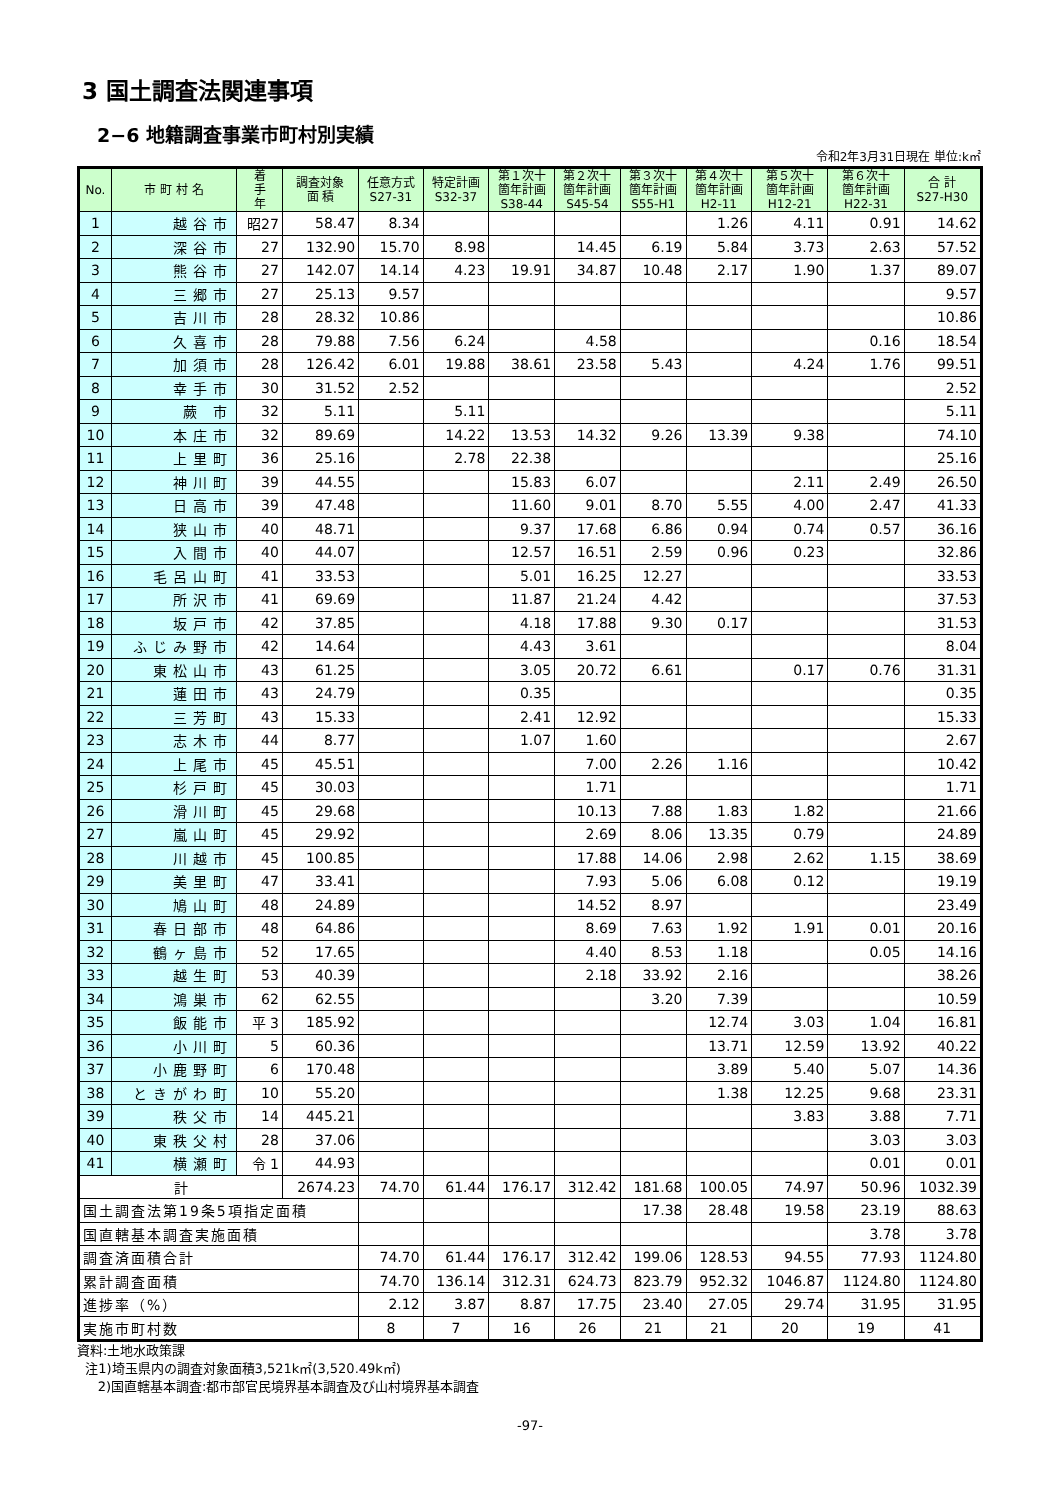3 国土調査法関連事項
2−6 地籍調査事業市町村別実績
令和2年3月31日現在 単位:k㎡
| No. | 市 町 村 名 | 着 手 年 | 調査対象 面 積 | 任意方式 S27-31 | 特定計画 S32-37 | 第１次十 箇年計画 S38-44 | 第２次十 箇年計画 S45-54 | 第３次十 箇年計画 S55-H1 | 第４次十 箇年計画 H2-11 | 第５次十 箇年計画 H12-21 | 第６次十 箇年計画 H22-31 | 合 計 S27-H30 |
| --- | --- | --- | --- | --- | --- | --- | --- | --- | --- | --- | --- | --- |
| 1 | 越谷市 | 昭27 | 58.47 | 8.34 | | | | | 1.26 | 4.11 | 0.91 | 14.62 |
| 2 | 深谷市 | 27 | 132.90 | 15.70 | 8.98 | | 14.45 | 6.19 | 5.84 | 3.73 | 2.63 | 57.52 |
| 3 | 熊谷市 | 27 | 142.07 | 14.14 | 4.23 | 19.91 | 34.87 | 10.48 | 2.17 | 1.90 | 1.37 | 89.07 |
| 4 | 三郷市 | 27 | 25.13 | 9.57 | | | | | | | | 9.57 |
| 5 | 吉川市 | 28 | 28.32 | 10.86 | | | | | | | | 10.86 |
| 6 | 久喜市 | 28 | 79.88 | 7.56 | 6.24 | | 4.58 | | | | 0.16 | 18.54 |
| 7 | 加須市 | 28 | 126.42 | 6.01 | 19.88 | 38.61 | 23.58 | 5.43 | | 4.24 | 1.76 | 99.51 |
| 8 | 幸手市 | 30 | 31.52 | 2.52 | | | | | | | | 2.52 |
| 9 | 蕨 市 | 32 | 5.11 | | 5.11 | | | | | | | 5.11 |
| 10 | 本庄市 | 32 | 89.69 | | 14.22 | 13.53 | 14.32 | 9.26 | 13.39 | 9.38 | | 74.10 |
| 11 | 上里町 | 36 | 25.16 | | 2.78 | 22.38 | | | | | | 25.16 |
| 12 | 神川町 | 39 | 44.55 | | | 15.83 | 6.07 | | | 2.11 | 2.49 | 26.50 |
| 13 | 日高市 | 39 | 47.48 | | | 11.60 | 9.01 | 8.70 | 5.55 | 4.00 | 2.47 | 41.33 |
| 14 | 狭山市 | 40 | 48.71 | | | 9.37 | 17.68 | 6.86 | 0.94 | 0.74 | 0.57 | 36.16 |
| 15 | 入間市 | 40 | 44.07 | | | 12.57 | 16.51 | 2.59 | 0.96 | 0.23 | | 32.86 |
| 16 | 毛呂山町 | 41 | 33.53 | | | 5.01 | 16.25 | 12.27 | | | | 33.53 |
| 17 | 所沢市 | 41 | 69.69 | | | 11.87 | 21.24 | 4.42 | | | | 37.53 |
| 18 | 坂戸市 | 42 | 37.85 | | | 4.18 | 17.88 | 9.30 | 0.17 | | | 31.53 |
| 19 | ふじみ野市 | 42 | 14.64 | | | 4.43 | 3.61 | | | | | 8.04 |
| 20 | 東松山市 | 43 | 61.25 | | | 3.05 | 20.72 | 6.61 | | 0.17 | 0.76 | 31.31 |
| 21 | 蓮田市 | 43 | 24.79 | | | 0.35 | | | | | | 0.35 |
| 22 | 三芳町 | 43 | 15.33 | | | 2.41 | 12.92 | | | | | 15.33 |
| 23 | 志木市 | 44 | 8.77 | | | 1.07 | 1.60 | | | | | 2.67 |
| 24 | 上尾市 | 45 | 45.51 | | | | 7.00 | 2.26 | 1.16 | | | 10.42 |
| 25 | 杉戸町 | 45 | 30.03 | | | | 1.71 | | | | | 1.71 |
| 26 | 滑川町 | 45 | 29.68 | | | | 10.13 | 7.88 | 1.83 | 1.82 | | 21.66 |
| 27 | 嵐山町 | 45 | 29.92 | | | | 2.69 | 8.06 | 13.35 | 0.79 | | 24.89 |
| 28 | 川越市 | 45 | 100.85 | | | | 17.88 | 14.06 | 2.98 | 2.62 | 1.15 | 38.69 |
| 29 | 美里町 | 47 | 33.41 | | | | 7.93 | 5.06 | 6.08 | 0.12 | | 19.19 |
| 30 | 鳩山町 | 48 | 24.89 | | | | 14.52 | 8.97 | | | | 23.49 |
| 31 | 春日部市 | 48 | 64.86 | | | | 8.69 | 7.63 | 1.92 | 1.91 | 0.01 | 20.16 |
| 32 | 鶴ヶ島市 | 52 | 17.65 | | | | 4.40 | 8.53 | 1.18 | | 0.05 | 14.16 |
| 33 | 越生町 | 53 | 40.39 | | | | 2.18 | 33.92 | 2.16 | | | 38.26 |
| 34 | 鴻巣市 | 62 | 62.55 | | | | | 3.20 | 7.39 | | | 10.59 |
| 35 | 飯能市 | 平 3 | 185.92 | | | | | | 12.74 | 3.03 | 1.04 | 16.81 |
| 36 | 小川町 | 5 | 60.36 | | | | | | 13.71 | 12.59 | 13.92 | 40.22 |
| 37 | 小鹿野町 | 6 | 170.48 | | | | | | 3.89 | 5.40 | 5.07 | 14.36 |
| 38 | ときがわ町 | 10 | 55.20 | | | | | | 1.38 | 12.25 | 9.68 | 23.31 |
| 39 | 秩父市 | 14 | 445.21 | | | | | | | 3.83 | 3.88 | 7.71 |
| 40 | 東秩父村 | 28 | 37.06 | | | | | | | | 3.03 | 3.03 |
| 41 | 横瀬町 | 令 1 | 44.93 | | | | | | | | 0.01 | 0.01 |
| 計 | | | 2674.23 | 74.70 | 61.44 | 176.17 | 312.42 | 181.68 | 100.05 | 74.97 | 50.96 | 1032.39 |
| 国土調査法第19条5項指定面積 | | | | | | | | 17.38 | 28.48 | 19.58 | 23.19 | 88.63 |
| 国直轄基本調査実施面積 | | | | | | | | | | | 3.78 | 3.78 |
| 調査済面積合計 | | | | 74.70 | 61.44 | 176.17 | 312.42 | 199.06 | 128.53 | 94.55 | 77.93 | 1124.80 |
| 累計調査面積 | | | | 74.70 | 136.14 | 312.31 | 624.73 | 823.79 | 952.32 | 1046.87 | 1124.80 | 1124.80 |
| 進捗率（%） | | | | 2.12 | 3.87 | 8.87 | 17.75 | 23.40 | 27.05 | 29.74 | 31.95 | 31.95 |
| 実施市町村数 | | | | 8 | 7 | 16 | 26 | 21 | 21 | 20 | 19 | 41 |
資料:土地水政策課
注1)埼玉県内の調査対象面積3,521k㎡(3,520.49k㎡)
2)国直轄基本調査:都市部官民境界基本調査及び山村境界基本調査
-97-